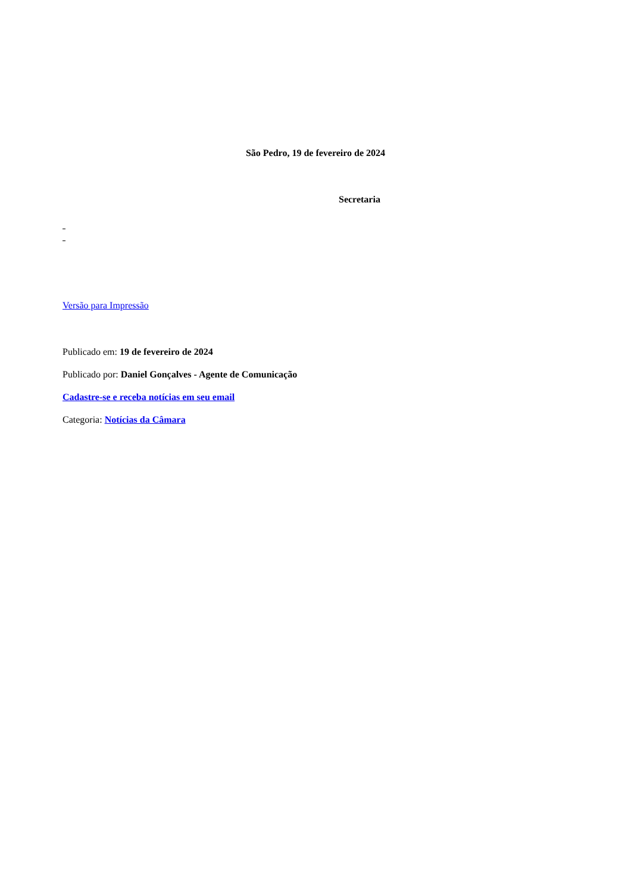São Pedro, 19 de fevereiro de 2024
Secretaria
Versão para Impressão
Publicado em: 19 de fevereiro de 2024
Publicado por: Daniel Gonçalves - Agente de Comunicação
Cadastre-se e receba notícias em seu email
Categoria: Notícias da Câmara